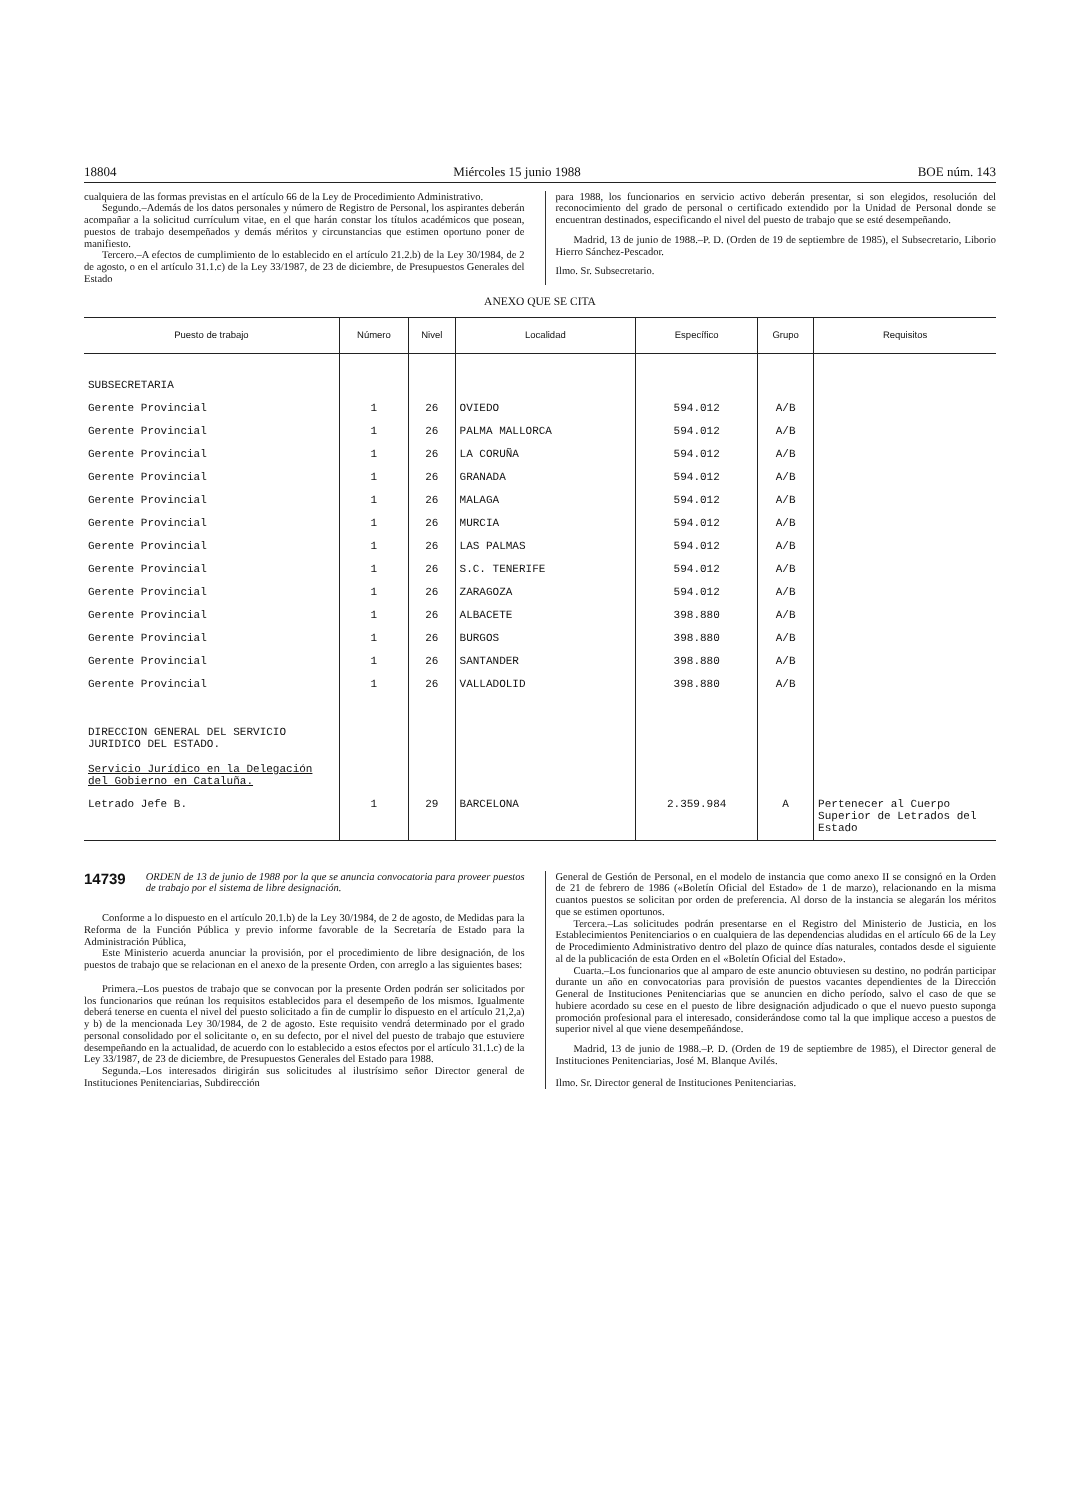18804 Miércoles 15 junio 1988 BOE núm. 143
cualquiera de las formas previstas en el artículo 66 de la Ley de Procedimiento Administrativo.
Segundo.–Además de los datos personales y número de Registro de Personal, los aspirantes deberán acompañar a la solicitud currículum vitae, en el que harán constar los títulos académicos que posean, puestos de trabajo desempeñados y demás méritos y circunstancias que estimen oportuno poner de manifiesto.
Tercero.–A efectos de cumplimiento de lo establecido en el artículo 21.2.b) de la Ley 30/1984, de 2 de agosto, o en el artículo 31.1.c) de la Ley 33/1987, de 23 de diciembre, de Presupuestos Generales del Estado
para 1988, los funcionarios en servicio activo deberán presentar, si son elegidos, resolución del reconocimiento del grado de personal o certificado extendido por la Unidad de Personal donde se encuentran destinados, especificando el nivel del puesto de trabajo que se esté desempeñando.
Madrid, 13 de junio de 1988.–P. D. (Orden de 19 de septiembre de 1985), el Subsecretario, Liborio Hierro Sánchez-Pescador.
Ilmo. Sr. Subsecretario.
ANEXO QUE SE CITA
| Puesto de trabajo | Número | Nivel | Localidad | Específico | Grupo | Requisitos |
| --- | --- | --- | --- | --- | --- | --- |
| SUBSECRETARIA | | | | | | |
| Gerente Provincial | 1 | 26 | OVIEDO | 594.012 | A/B | |
| Gerente Provincial | 1 | 26 | PALMA MALLORCA | 594.012 | A/B | |
| Gerente Provincial | 1 | 26 | LA CORUÑA | 594.012 | A/B | |
| Gerente Provincial | 1 | 26 | GRANADA | 594.012 | A/B | |
| Gerente Provincial | 1 | 26 | MALAGA | 594.012 | A/B | |
| Gerente Provincial | 1 | 26 | MURCIA | 594.012 | A/B | |
| Gerente Provincial | 1 | 26 | LAS PALMAS | 594.012 | A/B | |
| Gerente Provincial | 1 | 26 | S.C. TENERIFE | 594.012 | A/B | |
| Gerente Provincial | 1 | 26 | ZARAGOZA | 594.012 | A/B | |
| Gerente Provincial | 1 | 26 | ALBACETE | 398.880 | A/B | |
| Gerente Provincial | 1 | 26 | BURGOS | 398.880 | A/B | |
| Gerente Provincial | 1 | 26 | SANTANDER | 398.880 | A/B | |
| Gerente Provincial | 1 | 26 | VALLADOLID | 398.880 | A/B | |
| DIRECCION GENERAL DEL SERVICIO JURIDICO DEL ESTADO. Servicio Jurídico en la Delegación del Gobierno en Cataluña. | | | | | | |
| Letrado Jefe B. | 1 | 29 | BARCELONA | 2.359.984 | A | Pertenecer al Cuerpo Superior de Letrados del Estado |
14739 ORDEN de 13 de junio de 1988 por la que se anuncia convocatoria para proveer puestos de trabajo por el sistema de libre designación.
Conforme a lo dispuesto en el artículo 20.1.b) de la Ley 30/1984, de 2 de agosto, de Medidas para la Reforma de la Función Pública y previo informe favorable de la Secretaría de Estado para la Administración Pública,
Este Ministerio acuerda anunciar la provisión, por el procedimiento de libre designación, de los puestos de trabajo que se relacionan en el anexo de la presente Orden, con arreglo a las siguientes bases:
Primera.–Los puestos de trabajo que se convocan por la presente Orden podrán ser solicitados por los funcionarios que reúnan los requisitos establecidos para el desempeño de los mismos. Igualmente deberá tenerse en cuenta el nivel del puesto solicitado a fin de cumplir lo dispuesto en el artículo 21,2,a) y b) de la mencionada Ley 30/1984, de 2 de agosto. Este requisito vendrá determinado por el grado personal consolidado por el solicitante o, en su defecto, por el nivel del puesto de trabajo que estuviere desempeñando en la actualidad, de acuerdo con lo establecido a estos efectos por el artículo 31.1.c) de la Ley 33/1987, de 23 de diciembre, de Presupuestos Generales del Estado para 1988.
Segunda.–Los interesados dirigirán sus solicitudes al ilustrísimo señor Director general de Instituciones Penitenciarias, Subdirección
General de Gestión de Personal, en el modelo de instancia que como anexo II se consignó en la Orden de 21 de febrero de 1986 («Boletín Oficial del Estado» de 1 de marzo), relacionando en la misma cuantos puestos se solicitan por orden de preferencia. Al dorso de la instancia se alegarán los méritos que se estimen oportunos.
Tercera.–Las solicitudes podrán presentarse en el Registro del Ministerio de Justicia, en los Establecimientos Penitenciarios o en cualquiera de las dependencias aludidas en el artículo 66 de la Ley de Procedimiento Administrativo dentro del plazo de quince días naturales, contados desde el siguiente al de la publicación de esta Orden en el «Boletín Oficial del Estado».
Cuarta.–Los funcionarios que al amparo de este anuncio obtuviesen su destino, no podrán participar durante un año en convocatorias para provisión de puestos vacantes dependientes de la Dirección General de Instituciones Penitenciarias que se anuncien en dicho período, salvo el caso de que se hubiere acordado su cese en el puesto de libre designación adjudicado o que el nuevo puesto suponga promoción profesional para el interesado, considerándose como tal la que implique acceso a puestos de superior nivel al que viene desempeñándose.
Madrid, 13 de junio de 1988.–P. D. (Orden de 19 de septiembre de 1985), el Director general de Instituciones Penitenciarias, José M. Blanque Avilés.
Ilmo. Sr. Director general de Instituciones Penitenciarias.